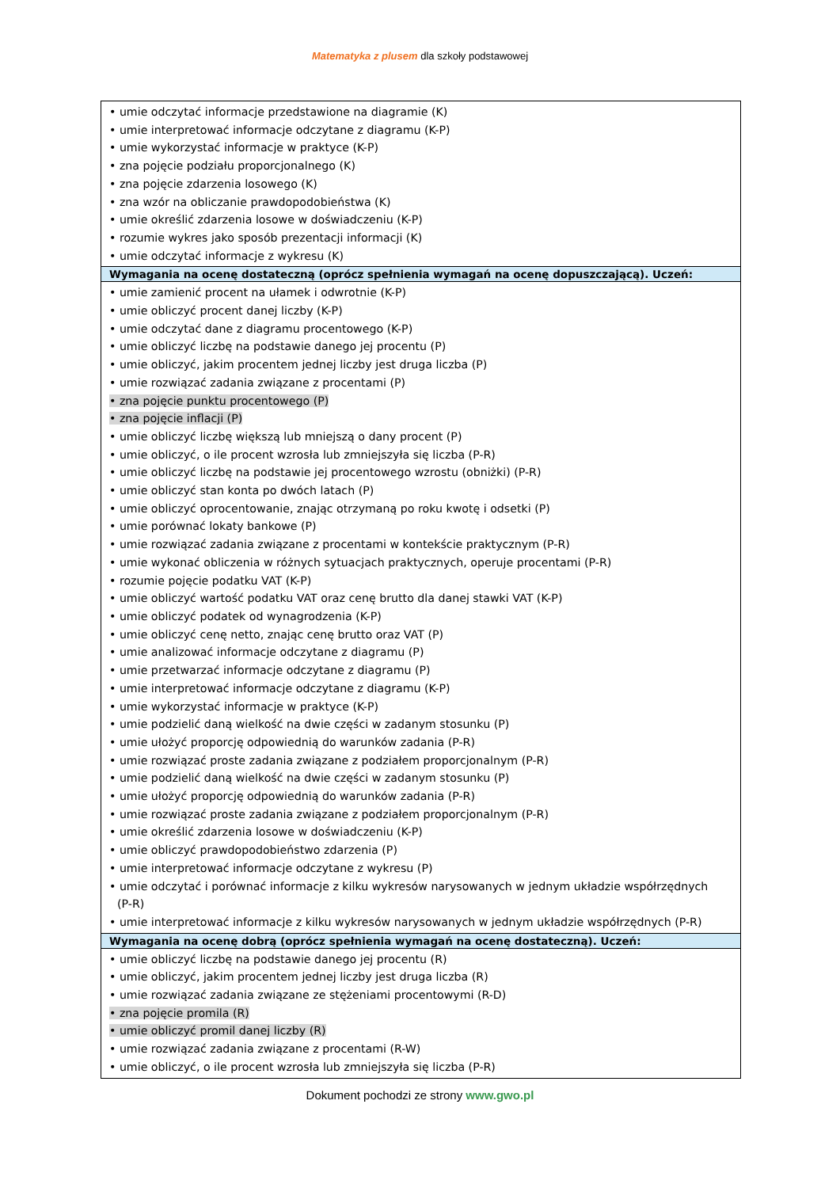Matematyka z plusem dla szkoły podstawowej
| • umie odczytać informacje przedstawione na diagramie (K) • umie interpretować informacje odczytane z diagramu (K-P) • umie wykorzystać informacje w praktyce (K-P) • zna pojęcie podziału proporcjonalnego (K) • zna pojęcie zdarzenia losowego (K) • zna wzór na obliczanie prawdopodobieństwa (K) • umie określić zdarzenia losowe w doświadczeniu (K-P) • rozumie wykres jako sposób prezentacji informacji (K) • umie odczytać informacje z wykresu (K) |
| Wymagania na ocenę dostateczną (oprócz spełnienia wymagań na ocenę dopuszczającą). Uczeń: |
| • umie zamienić procent na ułamek i odwrotnie (K-P) • umie obliczyć procent danej liczby (K-P) • umie odczytać dane z diagramu procentowego (K-P) • umie obliczyć liczbę na podstawie danego jej procentu (P) • umie obliczyć, jakim procentem jednej liczby jest druga liczba (P) • umie rozwiązać zadania związane z procentami (P) • zna pojęcie punktu procentowego (P) • zna pojęcie inflacji (P) • umie obliczyć liczbę większą lub mniejszą o dany procent (P) • umie obliczyć, o ile procent wzrosła lub zmniejszyła się liczba (P-R) • umie obliczyć liczbę na podstawie jej procentowego wzrostu (obniżki) (P-R) • umie obliczyć stan konta po dwóch latach (P) • umie obliczyć oprocentowanie, znając otrzymaną po roku kwotę i odsetki (P) • umie porównać lokaty bankowe (P) • umie rozwiązać zadania związane z procentami w kontekście praktycznym (P-R) • umie wykonać obliczenia w różnych sytuacjach praktycznych, operuje procentami (P-R) • rozumie pojęcie podatku VAT (K-P) • umie obliczyć wartość podatku VAT oraz cenę brutto dla danej stawki VAT (K-P) • umie obliczyć podatek od wynagrodzenia (K-P) • umie obliczyć cenę netto, znając cenę brutto oraz VAT (P) • umie analizować informacje odczytane z diagramu (P) • umie przetwarzać informacje odczytane z diagramu (P) • umie interpretować informacje odczytane z diagramu (K-P) • umie wykorzystać informacje w praktyce (K-P) • umie podzielić daną wielkość na dwie części w zadanym stosunku (P) • umie ułożyć proporcję odpowiednią do warunków zadania (P-R) • umie rozwiązać proste zadania związane z podziałem proporcjonalnym (P-R) • umie podzielić daną wielkość na dwie części w zadanym stosunku (P) • umie ułożyć proporcję odpowiednią do warunków zadania (P-R) • umie rozwiązać proste zadania związane z podziałem proporcjonalnym (P-R) • umie określić zdarzenia losowe w doświadczeniu (K-P) • umie obliczyć prawdopodobieństwo zdarzenia (P) • umie interpretować informacje odczytane z wykresu (P) • umie odczytać i porównać informacje z kilku wykresów narysowanych w jednym układzie współrzędnych (P-R) • umie interpretować informacje z kilku wykresów narysowanych w jednym układzie współrzędnych (P-R) |
| Wymagania na ocenę dobrą (oprócz spełnienia wymagań na ocenę dostateczną). Uczeń: |
| • umie obliczyć liczbę na podstawie danego jej procentu (R) • umie obliczyć, jakim procentem jednej liczby jest druga liczba (R) • umie rozwiązać zadania związane ze stężeniami procentowymi (R-D) • zna pojęcie promila (R) • umie obliczyć promil danej liczby (R) • umie rozwiązać zadania związane z procentami (R-W) • umie obliczyć, o ile procent wzrosła lub zmniejszyła się liczba (P-R) |
Dokument pochodzi ze strony www.gwo.pl